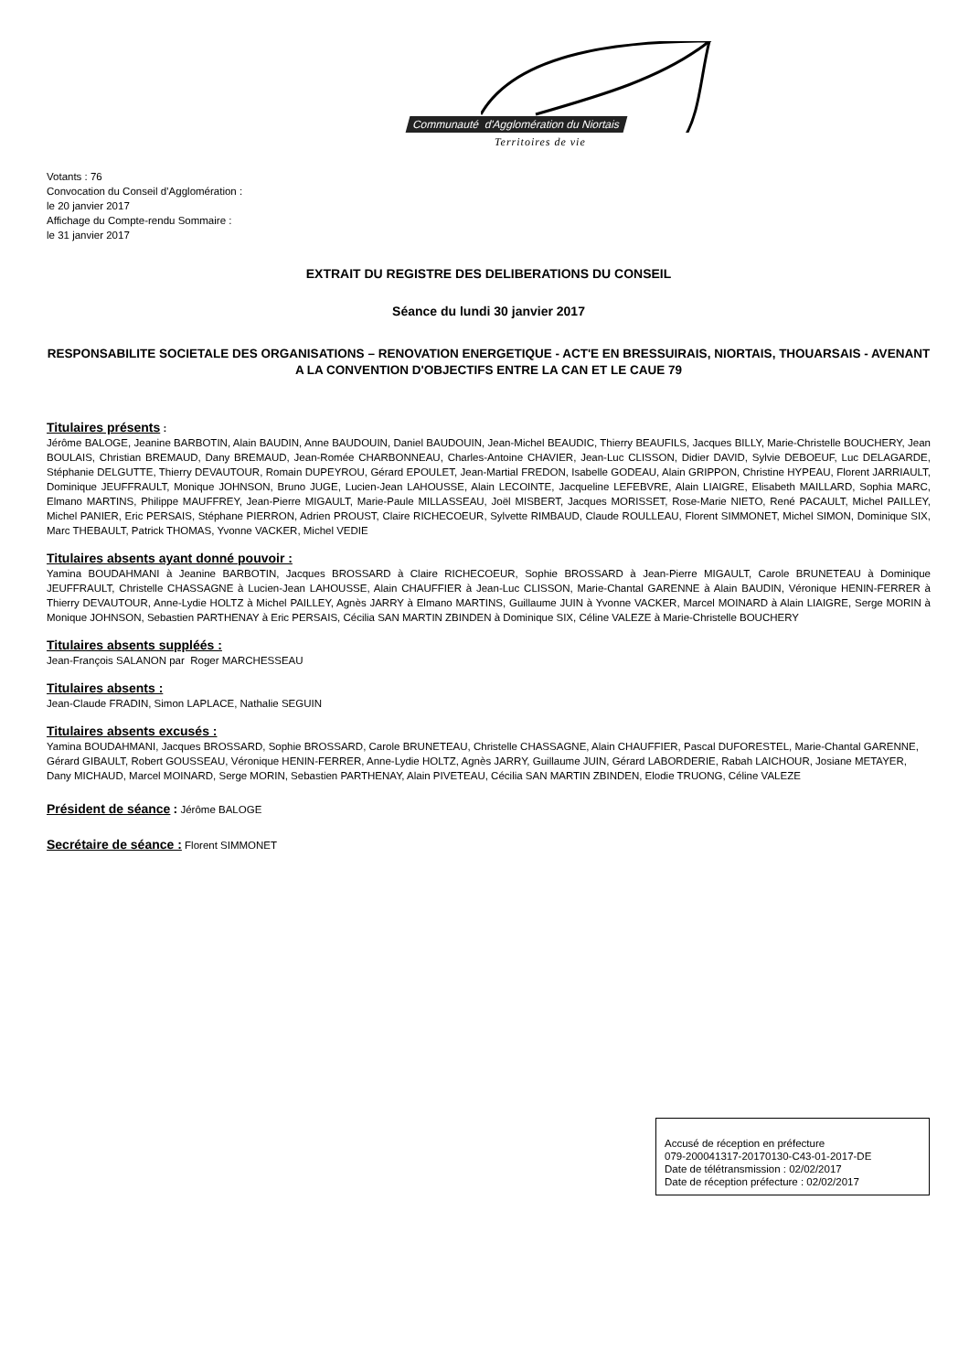Communauté d'Agglomération du Niortais
Territoires de vie
Votants : 76
Convocation du Conseil d’Agglomération :
le 20 janvier 2017
Affichage du Compte-rendu Sommaire :
le 31 janvier 2017
EXTRAIT DU REGISTRE DES DELIBERATIONS DU CONSEIL
Séance du lundi 30 janvier 2017
RESPONSABILITE SOCIETALE DES ORGANISATIONS – RENOVATION ENERGETIQUE - ACT'E EN BRESSUIRAIS, NIORTAIS, THOUARSAIS - AVENANT A LA CONVENTION D'OBJECTIFS ENTRE LA CAN ET LE CAUE 79
Titulaires présents :
Jérôme BALOGE, Jeanine BARBOTIN, Alain BAUDIN, Anne BAUDOUIN, Daniel BAUDOUIN, Jean-Michel BEAUDIC, Thierry BEAUFILS, Jacques BILLY, Marie-Christelle BOUCHERY, Jean BOULAIS, Christian BREMAUD, Dany BREMAUD, Jean-Romée CHARBONNEAU, Charles-Antoine CHAVIER, Jean-Luc CLISSON, Didier DAVID, Sylvie DEBOEUF, Luc DELAGARDE, Stéphanie DELGUTTE, Thierry DEVAUTOUR, Romain DUPEYROU, Gérard EPOULET, Jean-Martial FREDON, Isabelle GODEAU, Alain GRIPPON, Christine HYPEAU, Florent JARRIAULT, Dominique JEUFFRAULT, Monique JOHNSON, Bruno JUGE, Lucien-Jean LAHOUSSE, Alain LECOINTE, Jacqueline LEFEBVRE, Alain LIAIGRE, Elisabeth MAILLARD, Sophia MARC, Elmano MARTINS, Philippe MAUFFREY, Jean-Pierre MIGAULT, Marie-Paule MILLASSEAU, Joël MISBERT, Jacques MORISSET, Rose-Marie NIETO, René PACAULT, Michel PAILLEY, Michel PANIER, Eric PERSAIS, Stéphane PIERRON, Adrien PROUST, Claire RICHECOEUR, Sylvette RIMBAUD, Claude ROULLEAU, Florent SIMMONET, Michel SIMON, Dominique SIX, Marc THEBAULT, Patrick THOMAS, Yvonne VACKER, Michel VEDIE
Titulaires absents ayant donné pouvoir :
Yamina BOUDAHMANI à Jeanine BARBOTIN, Jacques BROSSARD à Claire RICHECOEUR, Sophie BROSSARD à Jean-Pierre MIGAULT, Carole BRUNETEAU à Dominique JEUFFRAULT, Christelle CHASSAGNE à Lucien-Jean LAHOUSSE, Alain CHAUFFIER à Jean-Luc CLISSON, Marie-Chantal GARENNE à Alain BAUDIN, Véronique HENIN-FERRER à Thierry DEVAUTOUR, Anne-Lydie HOLTZ à Michel PAILLEY, Agnès JARRY à Elmano MARTINS, Guillaume JUIN à Yvonne VACKER, Marcel MOINARD à Alain LIAIGRE, Serge MORIN à Monique JOHNSON, Sebastien PARTHENAY à Eric PERSAIS, Cécilia SAN MARTIN ZBINDEN à Dominique SIX, Céline VALEZE à Marie-Christelle BOUCHERY
Titulaires absents suppléés :
Jean-François SALANON par Roger MARCHESSEAU
Titulaires absents :
Jean-Claude FRADIN, Simon LAPLACE, Nathalie SEGUIN
Titulaires absents excusés :
Yamina BOUDAHMANI, Jacques BROSSARD, Sophie BROSSARD, Carole BRUNETEAU, Christelle CHASSAGNE, Alain CHAUFFIER, Pascal DUFORESTEL, Marie-Chantal GARENNE, Gérard GIBAULT, Robert GOUSSEAU, Véronique HENIN-FERRER, Anne-Lydie HOLTZ, Agnès JARRY, Guillaume JUIN, Gérard LABORDERIE, Rabah LAICHOUR, Josiane METAYER, Dany MICHAUD, Marcel MOINARD, Serge MORIN, Sebastien PARTHENAY, Alain PIVETEAU, Cécilia SAN MARTIN ZBINDEN, Elodie TRUONG, Céline VALEZE
Président de séance : Jérôme BALOGE
Secrétaire de séance : Florent SIMMONET
Accusé de réception en préfecture
079-200041317-20170130-C43-01-2017-DE
Date de télétransmission : 02/02/2017
Date de réception préfecture : 02/02/2017